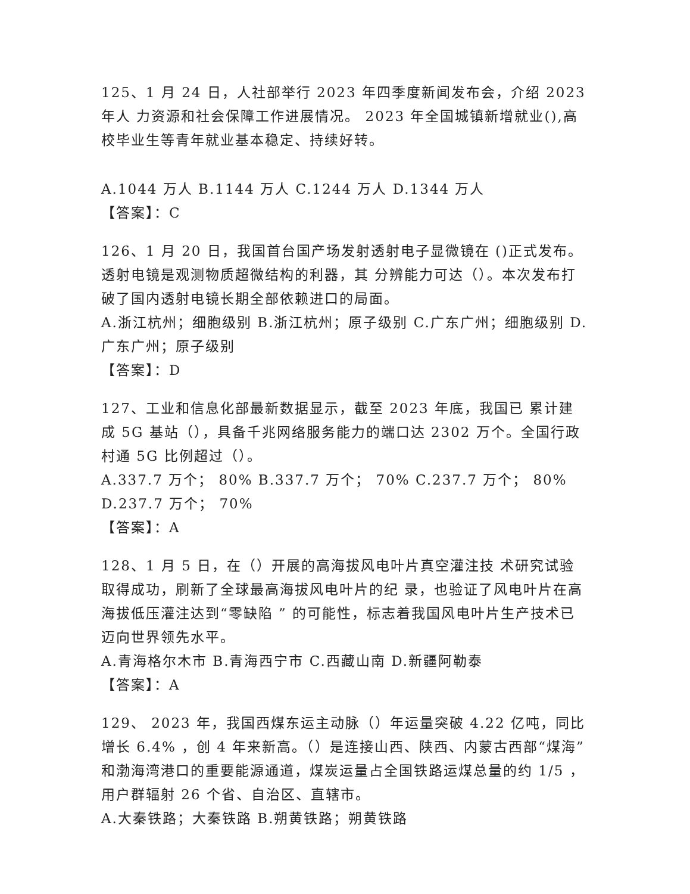125、1 月 24 日，人社部举行 2023 年四季度新闻发布会，介绍 2023 年人 力资源和社会保障工作进展情况。 2023 年全国城镇新增就业(),高校毕业生等青年就业基本稳定、持续好转。
A.1044 万人 B.1144 万人 C.1244 万人 D.1344 万人
【答案】：C
126、1 月 20 日，我国首台国产场发射透射电子显微镜在 ()正式发布。透射电镜是观测物质超微结构的利器，其 分辨能力可达（）。本次发布打破了国内透射电镜长期全部依赖进口的局面。
A.浙江杭州；细胞级别 B.浙江杭州；原子级别 C.广东广州；细胞级别 D.广东广州；原子级别
【答案】：D
127、工业和信息化部最新数据显示，截至 2023 年底，我国已 累计建成 5G 基站（），具备千兆网络服务能力的端口达 2302 万个。全国行政村通 5G 比例超过（）。
A.337.7 万个； 80% B.337.7 万个； 70% C.237.7 万个； 80% D.237.7 万个； 70%
【答案】：A
128、1 月 5 日，在（）开展的高海拔风电叶片真空灌注技 术研究试验取得成功，刷新了全球最高海拔风电叶片的纪 录，也验证了风电叶片在高海拔低压灌注达到“零缺陷 ” 的可能性，标志着我国风电叶片生产技术已迈向世界领先水平。
A.青海格尔木市 B.青海西宁市 C.西藏山南 D.新疆阿勒泰
【答案】：A
129、 2023 年，我国西煤东运主动脉（）年运量突破 4.22 亿吨，同比增长 6.4% ，创 4 年来新高。（）是连接山西、陕西、内蒙古西部“煤海”和渤海湾港口的重要能源通道，煤炭运量占全国铁路运煤总量的约 1/5 ，用户群辐射 26 个省、自治区、直辖市。
A.大秦铁路；大秦铁路 B.朔黄铁路；朔黄铁路